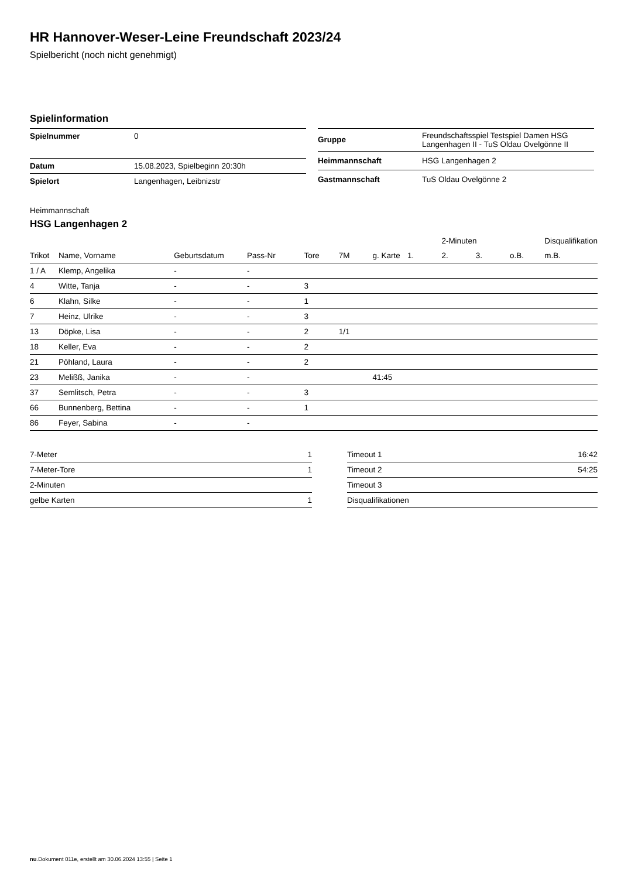HR Hannover-Weser-Leine Freundschaft 2023/24
Spielbericht (noch nicht genehmigt)
Spielinformation
| Spielnummer | 0 |
| Datum | 15.08.2023, Spielbeginn 20:30h |
| Spielort | Langenhagen, Leibnizstr |
| Gruppe | Freundschaftsspiel Testspiel Damen HSG Langenhagen II - TuS Oldau Ovelgönne II |
| Heimmannschaft | HSG Langenhagen 2 |
| Gastmannschaft | TuS Oldau Ovelgönne 2 |
Heimmannschaft
HSG Langenhagen 2
| | | | | | | | | 2-Minuten | | | Disqualifikation |
| --- | --- | --- | --- | --- | --- | --- | --- | --- | --- | --- | --- |
| Trikot | Name, Vorname | Geburtsdatum | Pass-Nr | Tore | 7M | g. Karte | 1. | 2. | 3. | o.B. | m.B. |
| 1 / A | Klemp, Angelika | - | - | | | | | | | | |
| 4 | Witte, Tanja | - | - | 3 | | | | | | | |
| 6 | Klahn, Silke | - | - | 1 | | | | | | | |
| 7 | Heinz, Ulrike | - | - | 3 | | | | | | | |
| 13 | Döpke, Lisa | - | - | 2 | 1/1 | | | | | | |
| 18 | Keller, Eva | - | - | 2 | | | | | | | |
| 21 | Pöhland, Laura | - | - | 2 | | | | | | | |
| 23 | Melißß, Janika | - | - | | | 41:45 | | | | | |
| 37 | Semlitsch, Petra | - | - | 3 | | | | | | | |
| 66 | Bunnenberg, Bettina | - | - | 1 | | | | | | | |
| 86 | Feyer, Sabina | - | - | | | | | | | | |
| 7-Meter | 1 |
| 7-Meter-Tore | 1 |
| 2-Minuten | |
| gelbe Karten | 1 |
| Timeout 1 | 16:42 |
| Timeout 2 | 54:25 |
| Timeout 3 | |
| Disqualifikationen | |
nu.Dokument 011e, erstellt am 30.06.2024 13:55 | Seite 1